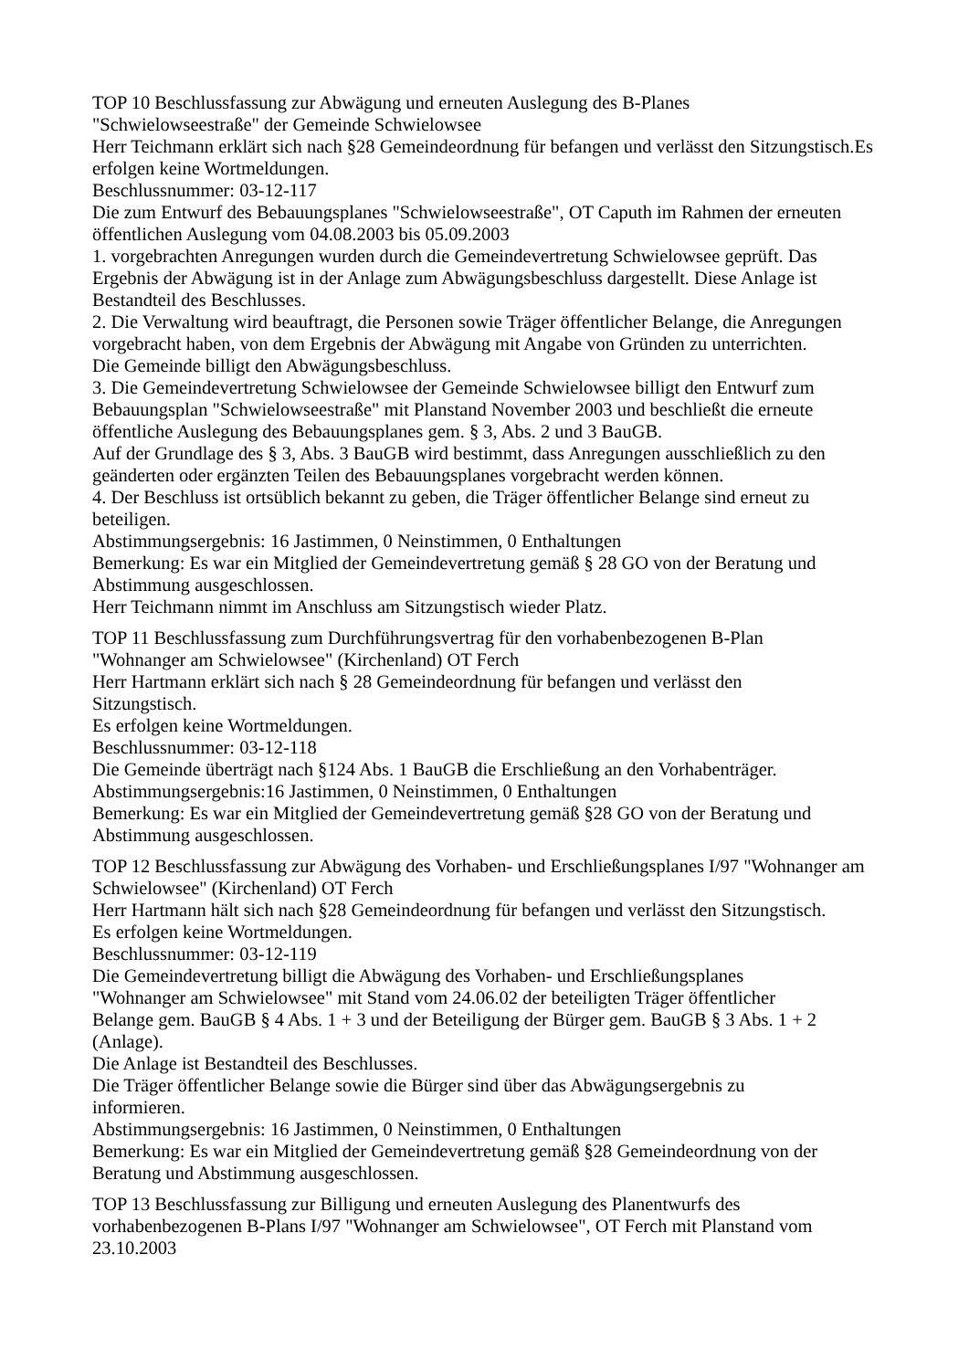TOP 10 Beschlussfassung zur Abwägung und erneuten Auslegung des B-Planes
"Schwielowseestraße" der Gemeinde Schwielowsee
Herr Teichmann erklärt sich nach §28 Gemeindeordnung für befangen und verlässt den Sitzungstisch.Es erfolgen keine Wortmeldungen.
Beschlussnummer: 03-12-117
Die zum Entwurf des Bebauungsplanes "Schwielowseestraße", OT Caputh im Rahmen der erneuten öffentlichen Auslegung vom 04.08.2003 bis 05.09.2003
1. vorgebrachten Anregungen wurden durch die Gemeindevertretung Schwielowsee geprüft. Das Ergebnis der Abwägung ist in der Anlage zum Abwägungsbeschluss dargestellt. Diese Anlage ist Bestandteil des Beschlusses.
2. Die Verwaltung wird beauftragt, die Personen sowie Träger öffentlicher Belange, die Anregungen vorgebracht haben, von dem Ergebnis der Abwägung mit Angabe von Gründen zu unterrichten.
Die Gemeinde billigt den Abwägungsbeschluss.
3. Die Gemeindevertretung Schwielowsee der Gemeinde Schwielowsee billigt den Entwurf zum Bebauungsplan "Schwielowseestraße" mit Planstand November 2003 und beschließt die erneute öffentliche Auslegung des Bebauungsplanes gem. § 3, Abs. 2 und 3 BauGB.
Auf der Grundlage des § 3, Abs. 3 BauGB wird bestimmt, dass Anregungen ausschließlich zu den geänderten oder ergänzten Teilen des Bebauungsplanes vorgebracht werden können.
4. Der Beschluss ist ortsüblich bekannt zu geben, die Träger öffentlicher Belange sind erneut zu beteiligen.
Abstimmungsergebnis: 16 Jastimmen, 0 Neinstimmen, 0 Enthaltungen
Bemerkung: Es war ein Mitglied der Gemeindevertretung gemäß § 28 GO von der Beratung und Abstimmung ausgeschlossen.
Herr Teichmann nimmt im Anschluss am Sitzungstisch wieder Platz.
TOP 11 Beschlussfassung zum Durchführungsvertrag für den vorhabenbezogenen B-Plan
"Wohnanger am Schwielowsee" (Kirchenland) OT Ferch
Herr Hartmann erklärt sich nach § 28 Gemeindeordnung für befangen und verlässt den
Sitzungstisch.
Es erfolgen keine Wortmeldungen.
Beschlussnummer: 03-12-118
Die Gemeinde überträgt nach §124 Abs. 1 BauGB die Erschließung an den Vorhabenträger.
Abstimmungsergebnis:16 Jastimmen, 0 Neinstimmen, 0 Enthaltungen
Bemerkung: Es war ein Mitglied der Gemeindevertretung gemäß §28 GO von der Beratung und Abstimmung ausgeschlossen.
TOP 12 Beschlussfassung zur Abwägung des Vorhaben- und Erschließungsplanes I/97 "Wohnanger am Schwielowsee" (Kirchenland) OT Ferch
Herr Hartmann hält sich nach §28 Gemeindeordnung für befangen und verlässt den Sitzungstisch.
Es erfolgen keine Wortmeldungen.
Beschlussnummer: 03-12-119
Die Gemeindevertretung billigt die Abwägung des Vorhaben- und Erschließungsplanes
"Wohnanger am Schwielowsee" mit Stand vom 24.06.02 der beteiligten Träger öffentlicher
Belange gem. BauGB § 4 Abs. 1 + 3 und der Beteiligung der Bürger gem. BauGB § 3 Abs. 1 + 2 (Anlage).
Die Anlage ist Bestandteil des Beschlusses.
Die Träger öffentlicher Belange sowie die Bürger sind über das Abwägungsergebnis zu
informieren.
Abstimmungsergebnis: 16 Jastimmen, 0 Neinstimmen, 0 Enthaltungen
Bemerkung: Es war ein Mitglied der Gemeindevertretung gemäß §28 Gemeindeordnung von der Beratung und Abstimmung ausgeschlossen.
TOP 13 Beschlussfassung zur Billigung und erneuten Auslegung des Planentwurfs des vorhabenbezogenen B-Plans I/97 "Wohnanger am Schwielowsee", OT Ferch mit Planstand vom 23.10.2003